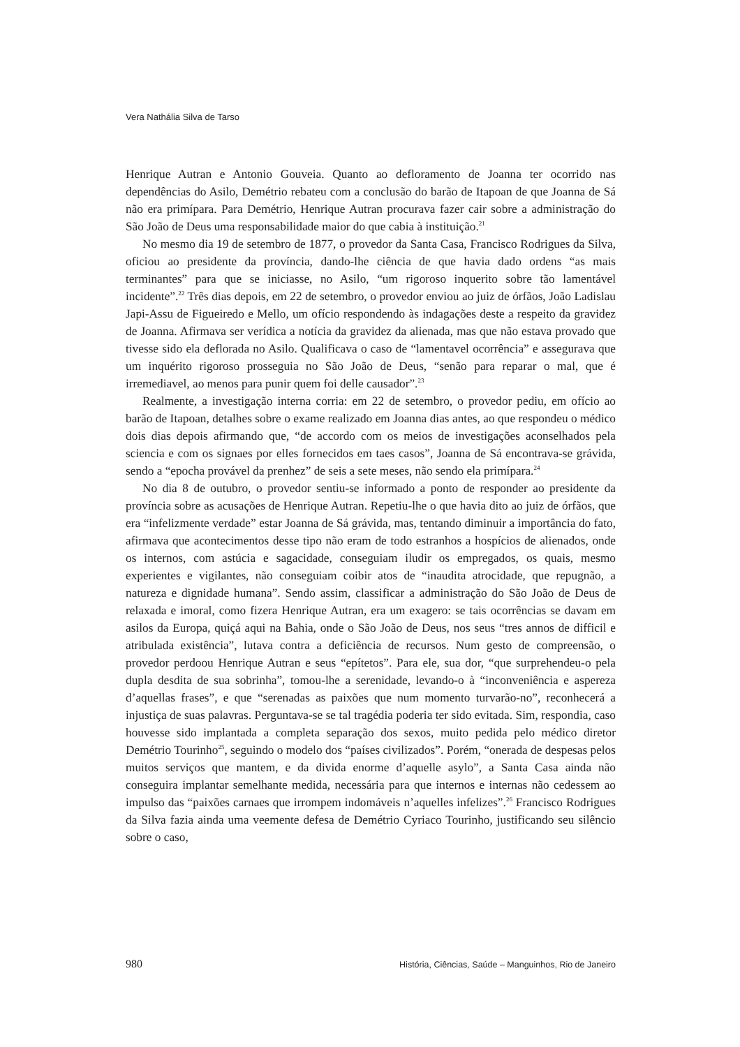Vera Nathália Silva de Tarso
Henrique Autran e Antonio Gouveia. Quanto ao defloramento de Joanna ter ocorrido nas dependências do Asilo, Demétrio rebateu com a conclusão do barão de Itapoan de que Joanna de Sá não era primípara. Para Demétrio, Henrique Autran procurava fazer cair sobre a administração do São João de Deus uma responsabilidade maior do que cabia à instituição.<sup>21</sup>
No mesmo dia 19 de setembro de 1877, o provedor da Santa Casa, Francisco Rodrigues da Silva, oficiou ao presidente da província, dando-lhe ciência de que havia dado ordens “as mais terminantes” para que se iniciasse, no Asilo, “um rigoroso inquerito sobre tão lamentável incidente”.<sup>22</sup> Três dias depois, em 22 de setembro, o provedor enviou ao juiz de órfãos, João Ladislau Japi-Assu de Figueiredo e Mello, um ofício respondendo às indagações deste a respeito da gravidez de Joanna. Afirmava ser verídica a notícia da gravidez da alienada, mas que não estava provado que tivesse sido ela deflorada no Asilo. Qualificava o caso de “lamentavel ocorrência” e assegurava que um inquérito rigoroso prosseguia no São João de Deus, “senão para reparar o mal, que é irremediavel, ao menos para punir quem foi delle causador”.<sup>23</sup>
Realmente, a investigação interna corria: em 22 de setembro, o provedor pediu, em ofício ao barão de Itapoan, detalhes sobre o exame realizado em Joanna dias antes, ao que respondeu o médico dois dias depois afirmando que, “de accordo com os meios de investigações aconselhados pela sciencia e com os signaes por elles fornecidos em taes casos”, Joanna de Sá encontrava-se grávida, sendo a “epocha provável da prenhez” de seis a sete meses, não sendo ela primípara.<sup>24</sup>
No dia 8 de outubro, o provedor sentiu-se informado a ponto de responder ao presidente da província sobre as acusações de Henrique Autran. Repetiu-lhe o que havia dito ao juiz de órfãos, que era “infelizmente verdade” estar Joanna de Sá grávida, mas, tentando diminuir a importância do fato, afirmava que acontecimentos desse tipo não eram de todo estranhos a hospícios de alienados, onde os internos, com astúcia e sagacidade, conseguiam iludir os empregados, os quais, mesmo experientes e vigilantes, não conseguiam coibir atos de “inaudita atrocidade, que repugnão, a natureza e dignidade humana”. Sendo assim, classificar a administração do São João de Deus de relaxada e imoral, como fizera Henrique Autran, era um exagero: se tais ocorrências se davam em asilos da Europa, quiçá aqui na Bahia, onde o São João de Deus, nos seus “tres annos de difficil e atribulada existência”, lutava contra a deficiência de recursos. Num gesto de compreensão, o provedor perdoou Henrique Autran e seus “epítetos”. Para ele, sua dor, “que surprehendeu-o pela dupla desdita de sua sobrinha”, tomou-lhe a serenidade, levando-o à “inconveniência e aspereza d’aquellas frases”, e que “serenadas as paixões que num momento turvarão-no”, reconhecerá a injustiça de suas palavras. Perguntava-se se tal tragédia poderia ter sido evitada. Sim, respondia, caso houvesse sido implantada a completa separação dos sexos, muito pedida pelo médico diretor Demétrio Tourinho<sup>25</sup>, seguindo o modelo dos “países civilizados”. Porém, “onerada de despesas pelos muitos serviços que mantem, e da divida enorme d’aquelle asylo”, a Santa Casa ainda não conseguira implantar semelhante medida, necessária para que internos e internas não cedessem ao impulso das “paixões carnaes que irrompem indomáveis n’aquelles infelizes”.<sup>26</sup> Francisco Rodrigues da Silva fazia ainda uma veemente defesa de Demétrio Cyriaco Tourinho, justificando seu silêncio sobre o caso,
980 História, Ciências, Saúde – Manguinhos, Rio de Janeiro